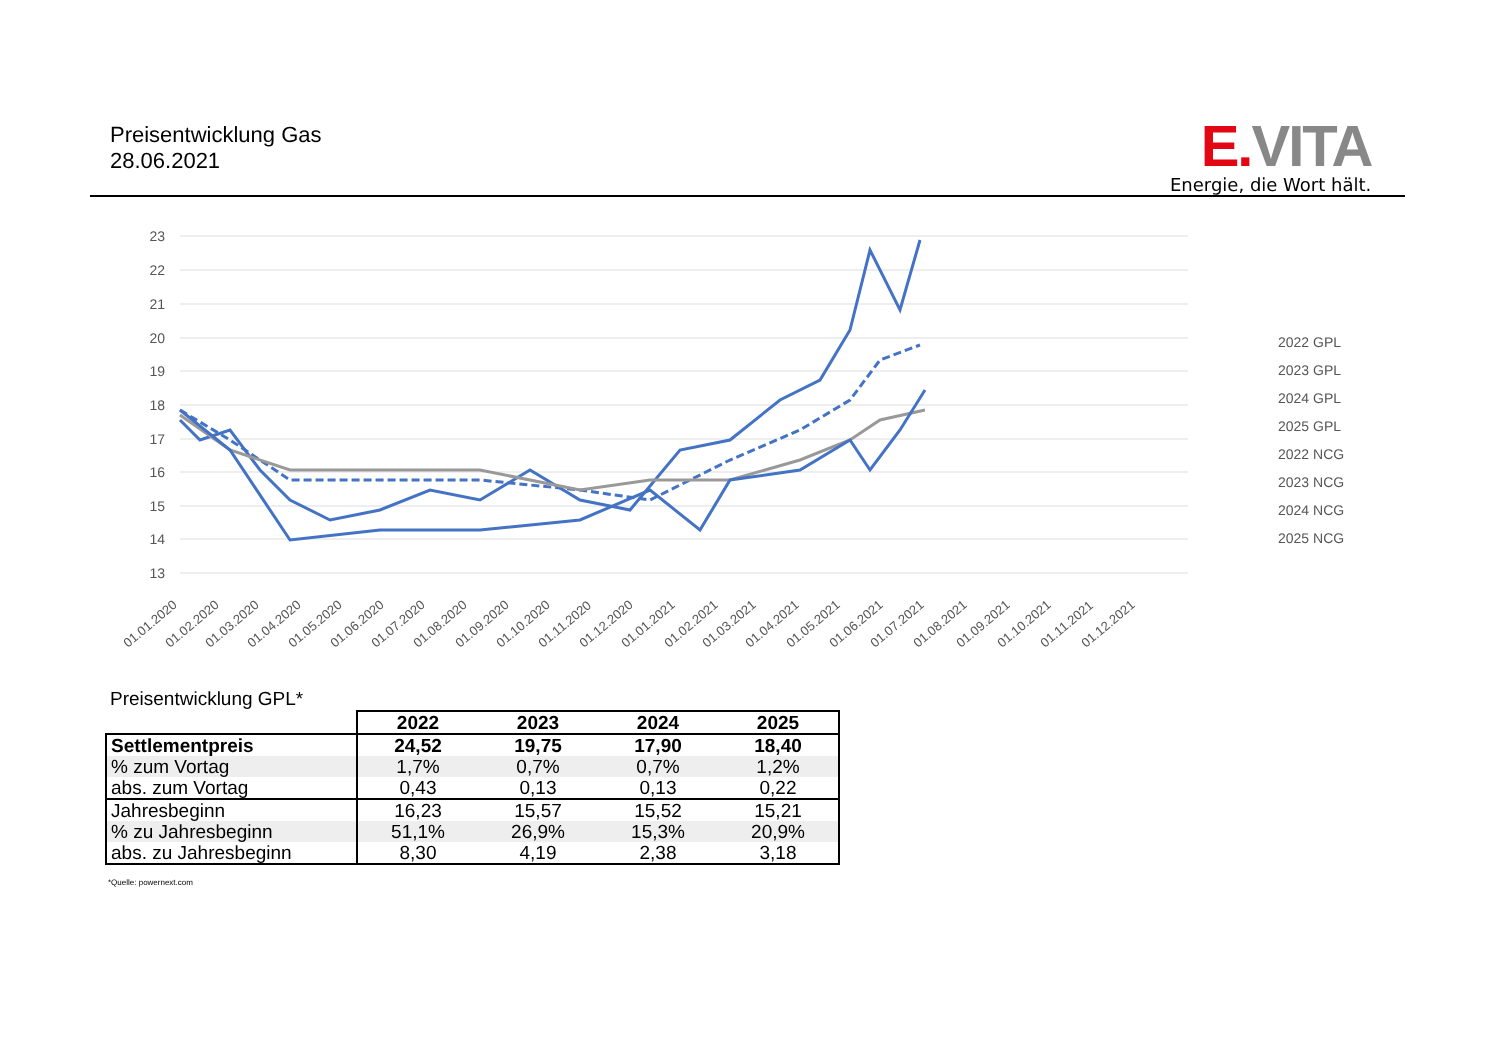Preisentwicklung Gas
28.06.2021
E. VITA
Energie, die Wort hält.
23
22
21
20
19
18
17
16
15
14
13
2022 GPL
2023 GPL
2024 GPL
2025 GPL
2022 NCG
2023 NCG
2024 NCG
2025 NCG
01.01.2020
01.02.2020
01.03.2020
01.04.2020
01.05.2020
01.06.2020
01.07.2020
01.08.2020
01.09.2020
01.10.2020
01.11.2020
01.12.2020
01.01.2021
01.02.2021
01.03.2021
01.04.2021
01.05.2021
01.06.2021
01.07.2021
01.08.2021
01.09.2021
01.10.2021
01.11.2021
01.12.2021
Preisentwicklung GPL*
| | 2022 | 2023 | 2024 | 2025 |
| Settlementpreis | 24,52 | 19,75 | 17,90 | 18,40 |
| % zum Vortag | 1,7% | 0,7% | 0,7% | 1,2% |
| abs. zum Vortag | 0,43 | 0,13 | 0,13 | 0,22 |
| Jahresbeginn | 16,23 | 15,57 | 15,52 | 15,21 |
| % zu Jahresbeginn | 51,1% | 26,9% | 15,3% | 20,9% |
| abs. zu Jahresbeginn | 8,30 | 4,19 | 2,38 | 3,18 |
*Quelle: powernext.com